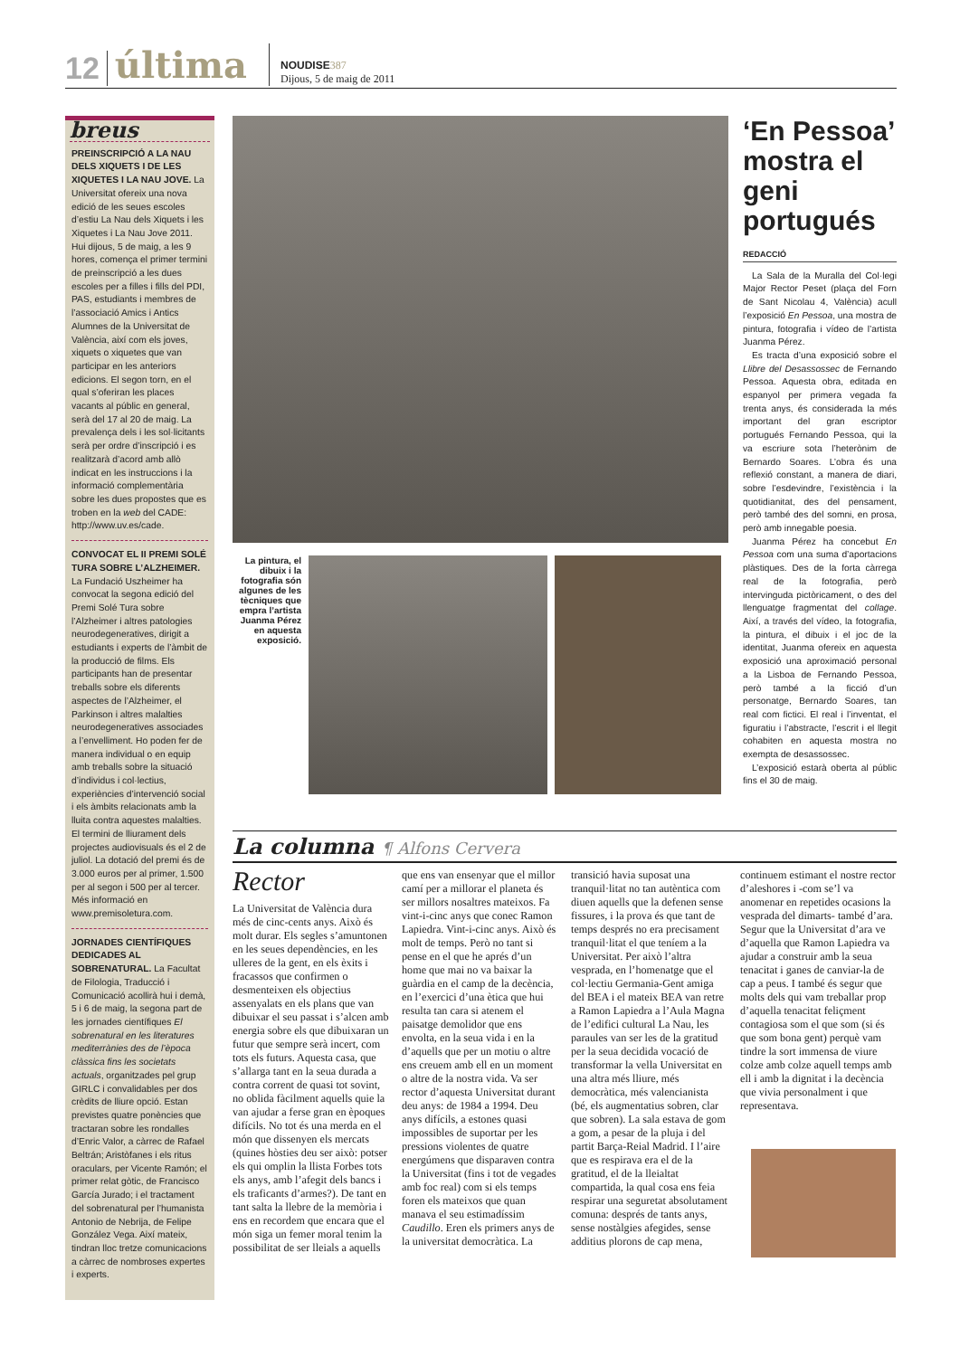12 última
NOUDISE 387
Dijous, 5 de maig de 2011
breus
PREINSCRIPCIÓ A LA NAU DELS XIQUETS I DE LES XIQUETES I LA NAU JOVE. La Universitat ofereix una nova edició de les seues escoles d’estiu La Nau dels Xiquets i les Xiquetes i La Nau Jove 2011. Hui dijous, 5 de maig, a les 9 hores, comença el primer termini de preinscripció a les dues escoles per a filles i fills del PDI, PAS, estudiants i membres de l’associació Amics i Antics Alumnes de la Universitat de València, així com els joves, xiquets o xiquetes que van participar en les anteriors edicions. El segon torn, en el qual s’oferiran les places vacants al públic en general, serà del 17 al 20 de maig. La prevalença dels i les sol·licitants serà per ordre d’inscripció i es realitzarà d’acord amb allò indicat en les instruccions i la informació complementària sobre les dues propostes que es troben en la web del CADE: http://www.uv.es/cade.
CONVOCAT EL II PREMI SOLÉ TURA SOBRE L’ALZHEIMER. La Fundació Uszheimer ha convocat la segona edició del Premi Solé Tura sobre l’Alzheimer i altres patologies neurodegeneratives, dirigit a estudiants i experts de l’àmbit de la producció de films. Els participants han de presentar treballs sobre els diferents aspectes de l’Alzheimer, el Parkinson i altres malalties neurodegeneratives associades a l’envelliment. Ho poden fer de manera individual o en equip amb treballs sobre la situació d’individus i col·lectius, experiències d’intervenció social i els àmbits relacionats amb la lluita contra aquestes malalties. El termini de lliurament dels projectes audiovisuals és el 2 de juliol. La dotació del premi és de 3.000 euros per al primer, 1.500 per al segon i 500 per al tercer. Més informació en www.premisoletura.com.
JORNADES CIENTÍFIQUES DEDICADES AL SOBRENATURAL. La Facultat de Filologia, Traducció i Comunicació acollirà hui i demà, 5 i 6 de maig, la segona part de les jornades científiques El sobrenatural en les literatures mediterrànies des de l’època clàssica fins les societats actuals, organitzades pel grup GIRLC i convalidables per dos crèdits de lliure opció. Estan previstes quatre ponències que tractaran sobre les rondalles d’Enric Valor, a càrrec de Rafael Beltrán; Aristòfanes i els ritus oraculars, per Vicente Ramón; el primer relat gòtic, de Francisco García Jurado; i el tractament del sobrenatural per l’humanista Antonio de Nebrija, de Felipe González Vega. Així mateix, tindran lloc tretze comunicacions a càrrec de nombroses expertes i experts.
La pintura, el dibuix i la fotografia són algunes de les tècniques que empra l’artista Juanma Pérez en aquesta exposició.
‘En Pessoa’ mostra el geni portugués
REDACCIÓ
La Sala de la Muralla del Col·legi Major Rector Peset (plaça del Forn de Sant Nicolau 4, València) acull l’exposició En Pessoa, una mostra de pintura, fotografia i vídeo de l’artista Juanma Pérez.
Es tracta d’una exposició sobre el Llibre del Desassossec de Fernando Pessoa. Aquesta obra, editada en espanyol per primera vegada fa trenta anys, és considerada la més important del gran escriptor portugués Fernando Pessoa, qui la va escriure sota l’heterònim de Bernardo Soares. L’obra és una reflexió constant, a manera de diari, sobre l’esdevindre, l’existència i la quotidianitat, des del pensament, però també des del somni, en prosa, però amb innegable poesia.
Juanma Pérez ha concebut En Pessoa com una suma d’aportacions plàstiques. Des de la forta càrrega real de la fotografia, però intervinguda pictòricament, o des del llenguatge fragmentat del collage. Així, a través del vídeo, la fotografia, la pintura, el dibuix i el joc de la identitat, Juanma ofereix en aquesta exposició una aproximació personal a la Lisboa de Fernando Pessoa, però també a la ficció d’un personatge, Bernardo Soares, tan real com fictici. El real i l’inventat, el figuratiu i l’abstracte, l’escrit i el llegit cohabiten en aquesta mostra no exempta de desassossec.
L’exposició estarà oberta al públic fins el 30 de maig.
La columna ¶ Alfons Cervera
Rector
La Universitat de València dura més de cinc-cents anys. Això és molt durar. Els segles s’amuntonen en les seues dependències, en les ulleres de la gent, en els èxits i fracassos que confirmen o desmenteixen els objectius assenyalats en els plans que van dibuixar el seu passat i s’alcen amb energia sobre els que dibuixaran un futur que sempre serà incert, com tots els futurs. Aquesta casa, que s’allarga tant en la seua durada a contra corrent de quasi tot sovint, no oblida fàcilment aquells quie la van ajudar a ferse gran en èpoques difícils. No tot és una merda en el món que dissenyen els mercats (quines hòsties deu ser això: potser els qui omplin la llista Forbes tots els anys, amb l’afegit dels bancs i els traficants d’armes?). De tant en tant salta la llebre de la memòria i ens en recordem que encara que el món siga un femer moral tenim la possibilitat de ser lleials a aquells que ens van ensenyar que el millor camí per a millorar el planeta és ser millors nosaltres mateixos. Fa vint-i-cinc anys que conec Ramon Lapiedra. Vint-i-cinc anys. Això és molt de temps. Però no tant si pense en el que he aprés d’un home que mai no va baixar la guàrdia en el camp de la decència, en l’exercici d’una ètica que hui resulta tan cara si atenem el paisatge demolidor que ens envolta, en la seua vida i en la d’aquells que per un motiu o altre ens creuem amb ell en un moment o altre de la nostra vida. Va ser rector d’aquesta Universitat durant deu anys: de 1984 a 1994. Deu anys difícils, a estones quasi impossibles de suportar per les pressions violentes de quatre energúmens que disparaven contra la Universitat (fins i tot de vegades amb foc real) com si els temps foren els mateixos que quan manava el seu estimadíssim Caudillo. Eren els primers anys de la universitat democràtica. La transició havia suposat una tranquil·litat no tan autèntica com diuen aquells que la defenen sense fissures, i la prova és que tant de temps després no era precisament tranquil·litat el que teníem a la Universitat. Per això l’altra vesprada, en l’homenatge que el col·lectiu Germania-Gent amiga del BEA i el mateix BEA van retre a Ramon Lapiedra a l’Aula Magna de l’edifici cultural La Nau, les paraules van ser les de la gratitud per la seua decidida vocació de transformar la vella Universitat en una altra més lliure, més democràtica, més valencianista (bé, els augmentatius sobren, clar que sobren). La sala estava de gom a gom, a pesar de la pluja i del partit Barça-Reial Madrid. I l’aire que es respirava era el de la gratitud, el de la lleialtat compartida, la qual cosa ens feia respirar una seguretat absolutament comuna: després de tants anys, sense nostàlgies afegides, sense additius plorons de cap mena, continuem estimant el nostre rector d’aleshores i -com se’l va anomenar en repetides ocasions la vesprada del dimarts- també d’ara. Segur que la Universitat d’ara ve d’aquella que Ramon Lapiedra va ajudar a construir amb la seua tenacitat i ganes de canviar-la de cap a peus. I també és segur que molts dels qui vam treballar prop d’aquella tenacitat feliçment contagiosa som el que som (si és que som bona gent) perquè vam tindre la sort immensa de viure colze amb colze aquell temps amb ell i amb la dignitat i la decència que vivia personalment i que representava.